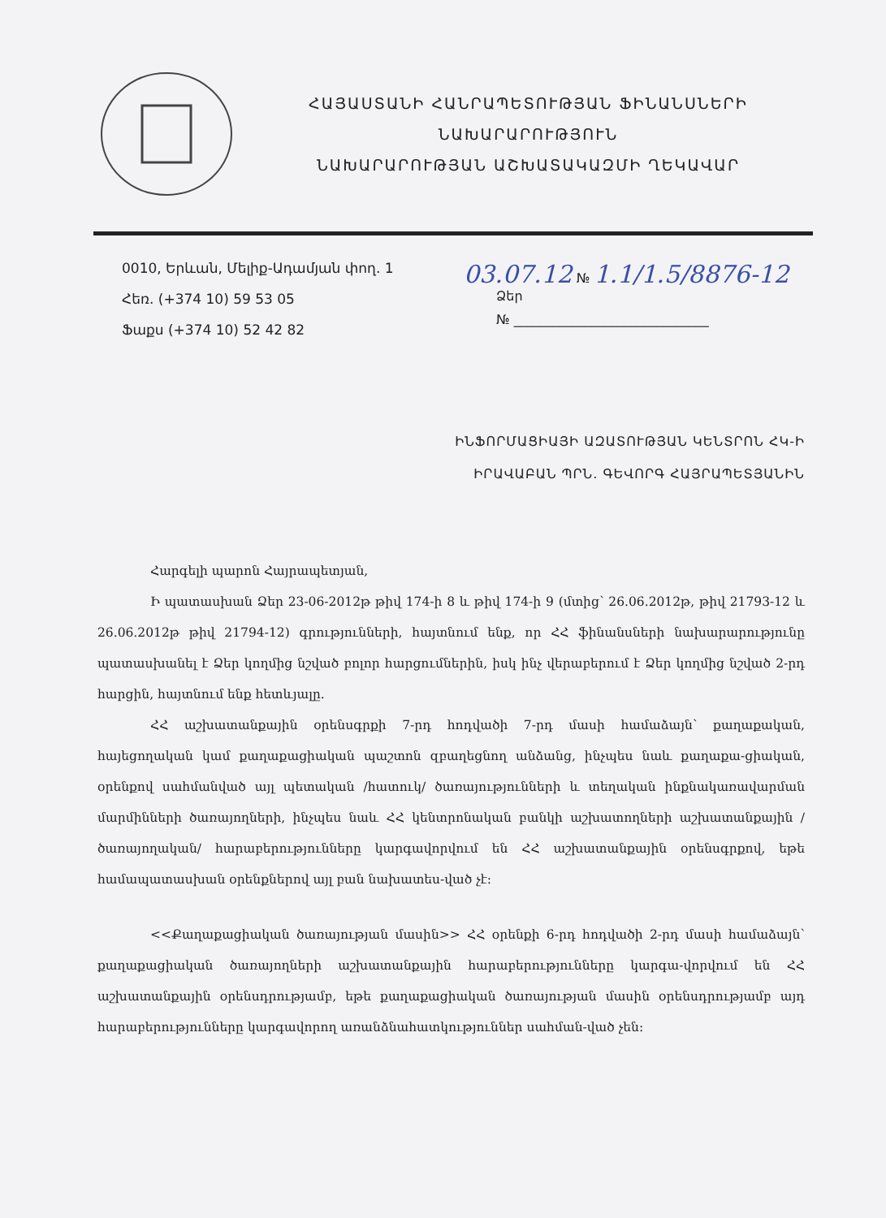ՀԱՅԱՍՏԱՆԻ ՀԱՆՐԱՊԵՏՈՒԹՅԱՆ ՖԻՆԱՆՍՆԵՐԻ
ՆԱԽԱՐԱՐՈՒԹՅՈՒՆ
ՆԱԽԱՐԱՐՈՒԹՅԱՆ ԱՇԽԱՏԱԿԱԶՄԻ ՂԵԿԱՎԱՐ
0010, Երևան, Մելիք-Ադամյան փող. 1
Հեռ. (+374 10) 59 53 05
Ֆաքս (+374 10) 52 42 82
03.07.12 № 1.1/1.5/8876-12
Ձեր
№ ______________________________
ԻՆՖՈՐՄԱՑԻԱՅԻ ԱԶԱՏՈՒԹՅԱՆ ԿԵՆՏՐՈՆ ՀԿ-Ի
ԻՐԱՎԱԲԱՆ ՊՐՆ. ԳԵՎՈՐԳ ՀԱՅՐԱՊԵՏՅԱՆԻՆ
Հարգելի պարոն Հայրապետյան,
Ի պատասխան Ձեր 23-06-2012թ թիվ 174-ի 8 և թիվ 174-ի 9 (մտից՝ 26.06.2012թ, թիվ 21793-12 և 26.06.2012թ թիվ 21794-12) գրությունների, հայտնում ենք, որ ՀՀ ֆինանսների նախարարությունը պատասխանել է Ձեր կողմից նշված բոլոր հարցումներին, իսկ ինչ վերաբերում է Ձեր կողմից նշված 2-րդ հարցին, հայտնում ենք հետևյալը.
ՀՀ աշխատանքային օրենսգրքի 7-րդ հոդվածի 7-րդ մասի համաձայն՝ քաղաքական, հայեցողական կամ քաղաքացիական պաշտոն զբաղեցնող անձանց, ինչպես նաև քաղաքա-ցիական, օրենքով սահմանված այլ պետական /հատուկ/ ծառայությունների և տեղական ինքնակառավարման մարմինների ծառայողների, ինչպես նաև ՀՀ կենտրոնական բանկի աշխատողների աշխատանքային /ծառայողական/ հարաբերությունները կարգավորվում են ՀՀ աշխատանքային օրենսգրքով, եթե համապատասխան օրենքներով այլ բան նախատես-ված չէ:
<<Քաղաքացիական ծառայության մասին>> ՀՀ օրենքի 6-րդ հոդվածի 2-րդ մասի համաձայն՝ քաղաքացիական ծառայողների աշխատանքային հարաբերությունները կարգա-վորվում են ՀՀ աշխատանքային օրենսդրությամբ, եթե քաղաքացիական ծառայության մասին օրենսդրությամբ այդ հարաբերությունները կարգավորող առանձնահատկություններ սահման-ված չեն: